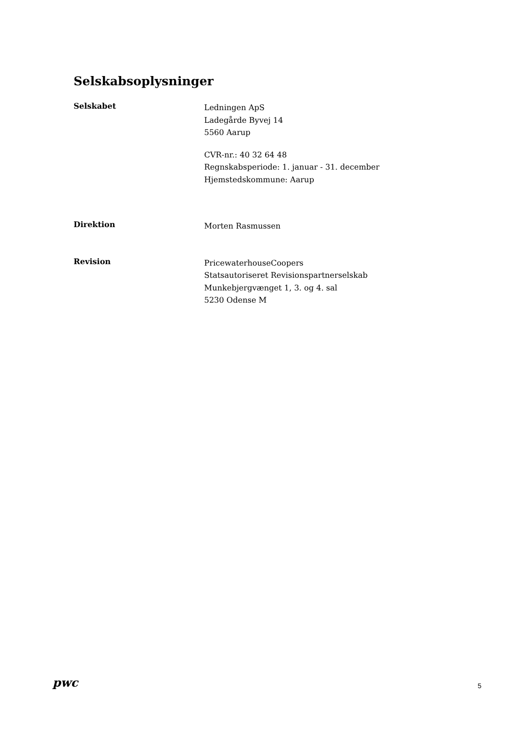Selskabsoplysninger
Selskabet
Ledningen ApS
Ladegårde Byvej 14
5560 Aarup
CVR-nr.: 40 32 64 48
Regnskabsperiode: 1. januar - 31. december
Hjemstedskommune: Aarup
Direktion
Morten Rasmussen
Revision
PricewaterhouseCoopers
Statsautoriseret Revisionspartnerselskab
Munkebjergvænget 1, 3. og 4. sal
5230 Odense M
pwc
5